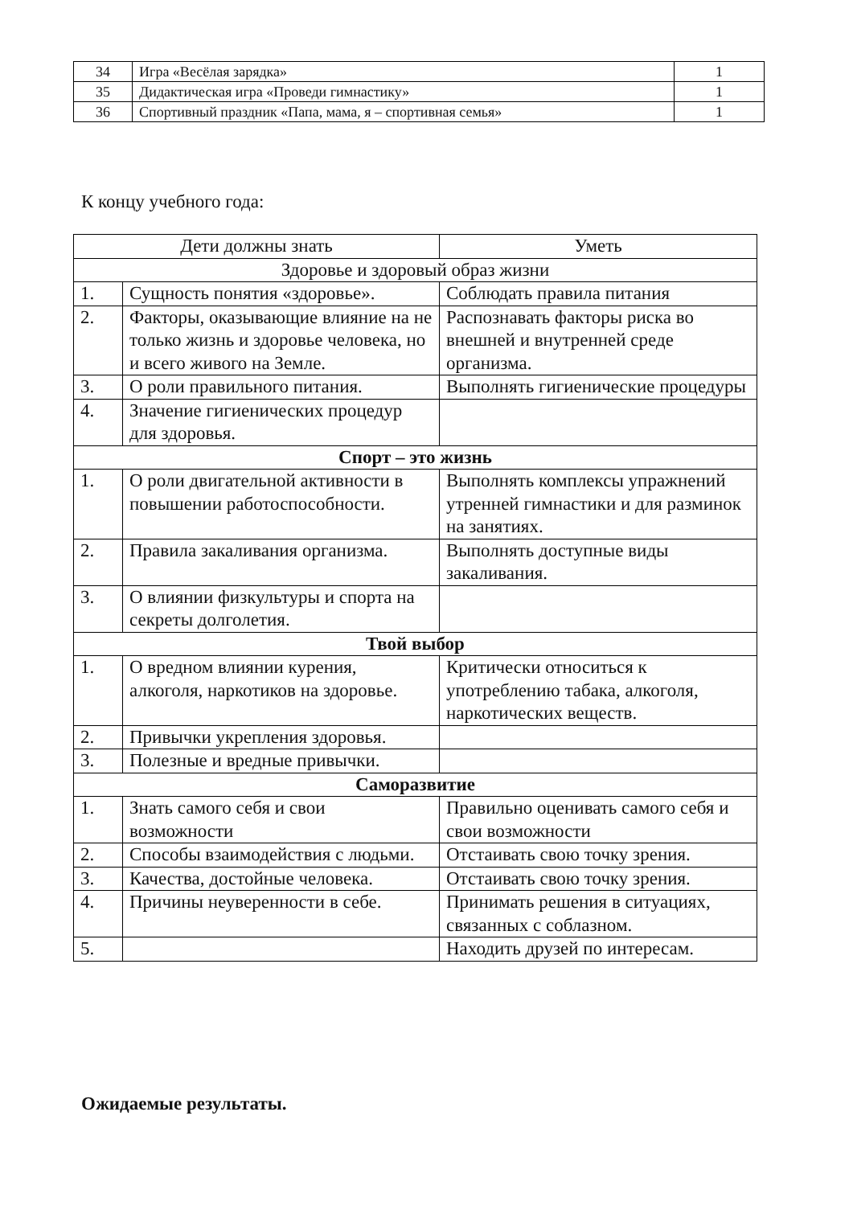| 34 | Игра «Весёлая зарядка» | 1 |
| 35 | Дидактическая игра «Проведи гимнастику» | 1 |
| 36 | Спортивный праздник «Папа, мама, я – спортивная семья» | 1 |
К концу учебного года:
| Дети должны знать | | Уметь |
| --- | --- | --- |
| Здоровье и здоровый образ жизни | | |
| 1. | Сущность понятия «здоровье». | Соблюдать правила питания |
| 2. | Факторы, оказывающие влияние на не только жизнь и здоровье человека, но и всего живого на Земле. | Распознавать факторы риска во внешней и внутренней среде организма. |
| 3. | О роли правильного питания. | Выполнять гигиенические процедуры |
| 4. | Значение гигиенических процедур для здоровья. | |
| Спорт – это жизнь | | |
| 1. | О роли двигательной активности в повышении работоспособности. | Выполнять комплексы упражнений утренней гимнастики и для разминок на занятиях. |
| 2. | Правила закаливания организма. | Выполнять доступные виды закаливания. |
| 3. | О влиянии физкультуры и спорта на секреты долголетия. | |
| Твой выбор | | |
| 1. | О вредном влиянии курения, алкоголя, наркотиков на здоровье. | Критически относиться к употреблению табака, алкоголя, наркотических веществ. |
| 2. | Привычки укрепления здоровья. | |
| 3. | Полезные и вредные привычки. | |
| Саморазвитие | | |
| 1. | Знать самого себя и свои возможности | Правильно оценивать самого себя и свои возможности |
| 2. | Способы взаимодействия с людьми. | Отстаивать свою точку зрения. |
| 3. | Качества, достойные человека. | Отстаивать свою точку зрения. |
| 4. | Причины неуверенности в себе. | Принимать решения в ситуациях, связанных с соблазном. |
| 5. | | Находить друзей по интересам. |
Ожидаемые результаты.